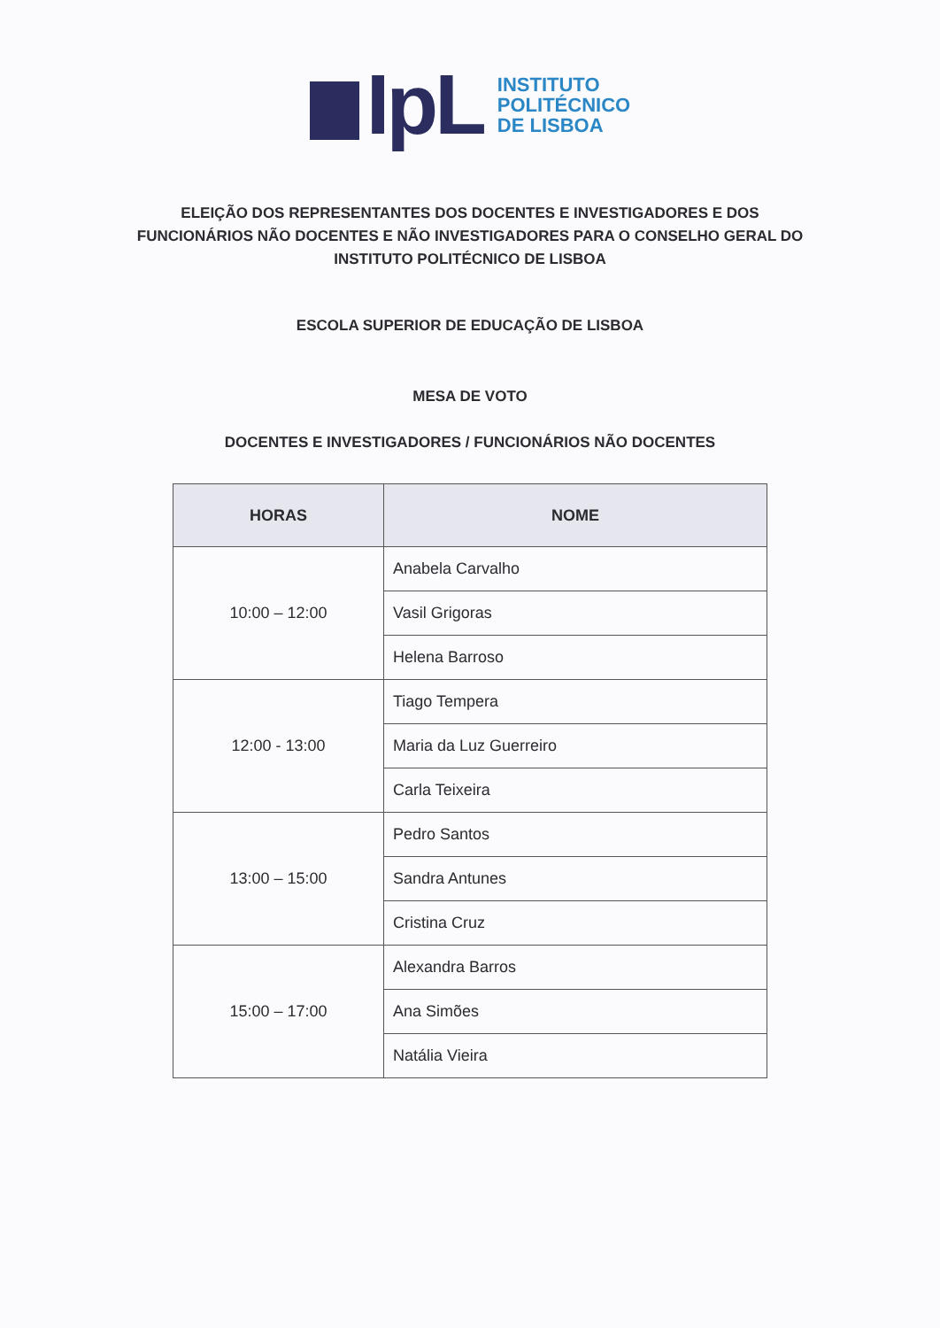IpL
INSTITUTO
POLITÉCNICO
DE LISBOA
ELEIÇÃO DOS REPRESENTANTES DOS DOCENTES E INVESTIGADORES E DOS FUNCIONÁRIOS NÃO DOCENTES E NÃO INVESTIGADORES PARA O CONSELHO GERAL DO INSTITUTO POLITÉCNICO DE LISBOA
ESCOLA SUPERIOR DE EDUCAÇÃO DE LISBOA
MESA DE VOTO
DOCENTES E INVESTIGADORES / FUNCIONÁRIOS NÃO DOCENTES
| HORAS | NOME |
| --- | --- |
| 10:00 – 12:00 | Anabela Carvalho |
| | Vasil Grigoras |
| | Helena Barroso |
| 12:00 - 13:00 | Tiago Tempera |
| | Maria da Luz Guerreiro |
| | Carla Teixeira |
| 13:00 – 15:00 | Pedro Santos |
| | Sandra Antunes |
| | Cristina Cruz |
| 15:00 – 17:00 | Alexandra Barros |
| | Ana Simões |
| | Natália Vieira |